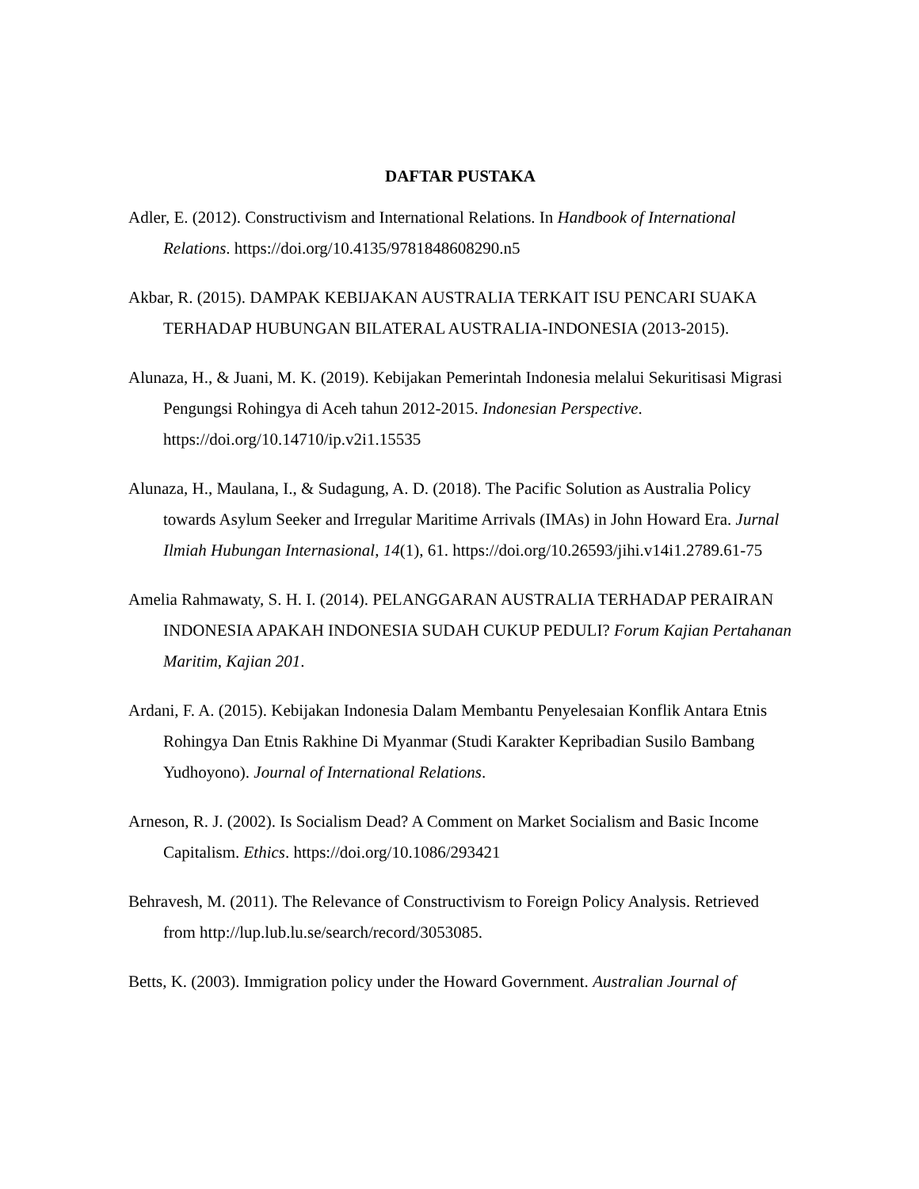DAFTAR PUSTAKA
Adler, E. (2012). Constructivism and International Relations. In Handbook of International Relations. https://doi.org/10.4135/9781848608290.n5
Akbar, R. (2015). DAMPAK KEBIJAKAN AUSTRALIA TERKAIT ISU PENCARI SUAKA TERHADAP HUBUNGAN BILATERAL AUSTRALIA-INDONESIA (2013-2015).
Alunaza, H., & Juani, M. K. (2019). Kebijakan Pemerintah Indonesia melalui Sekuritisasi Migrasi Pengungsi Rohingya di Aceh tahun 2012-2015. Indonesian Perspective. https://doi.org/10.14710/ip.v2i1.15535
Alunaza, H., Maulana, I., & Sudagung, A. D. (2018). The Pacific Solution as Australia Policy towards Asylum Seeker and Irregular Maritime Arrivals (IMAs) in John Howard Era. Jurnal Ilmiah Hubungan Internasional, 14(1), 61. https://doi.org/10.26593/jihi.v14i1.2789.61-75
Amelia Rahmawaty, S. H. I. (2014). PELANGGARAN AUSTRALIA TERHADAP PERAIRAN INDONESIA APAKAH INDONESIA SUDAH CUKUP PEDULI? Forum Kajian Pertahanan Maritim, Kajian 201.
Ardani, F. A. (2015). Kebijakan Indonesia Dalam Membantu Penyelesaian Konflik Antara Etnis Rohingya Dan Etnis Rakhine Di Myanmar (Studi Karakter Kepribadian Susilo Bambang Yudhoyono). Journal of International Relations.
Arneson, R. J. (2002). Is Socialism Dead? A Comment on Market Socialism and Basic Income Capitalism. Ethics. https://doi.org/10.1086/293421
Behravesh, M. (2011). The Relevance of Constructivism to Foreign Policy Analysis. Retrieved from http://lup.lub.lu.se/search/record/3053085.
Betts, K. (2003). Immigration policy under the Howard Government. Australian Journal of